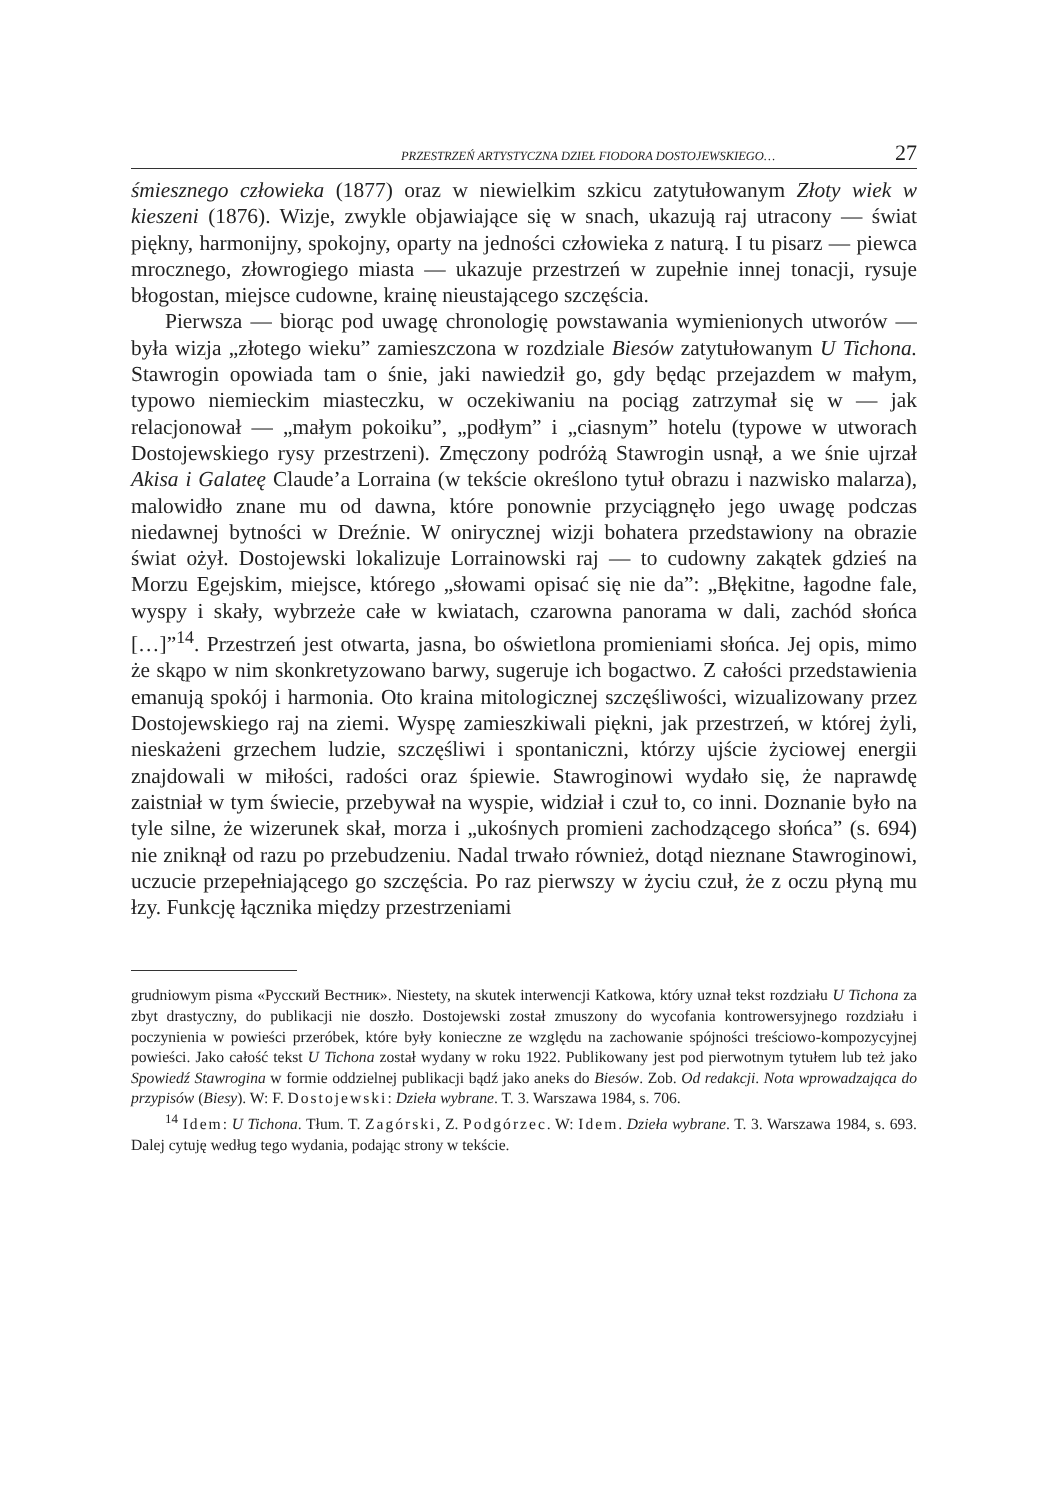PRZESTRZEŃ ARTYSTYCZNA DZIEŁ FIODORA DOSTOJEWSKIEGO… 27
śmiesznego człowieka (1877) oraz w niewielkim szkicu zatytułowanym Złoty wiek w kieszeni (1876). Wizje, zwykle objawiające się w snach, ukazują raj utracony — świat piękny, harmonijny, spokojny, oparty na jedności człowieka z naturą. I tu pisarz — piewca mrocznego, złowrogiego miasta — ukazuje przestrzeń w zupełnie innej tonacji, rysuje błogostan, miejsce cudowne, krainę nieustającego szczęścia.
Pierwsza — biorąc pod uwagę chronologię powstawania wymienionych utworów — była wizja „złotego wieku” zamieszczona w rozdziale Biesów zatytułowanym U Tichona. Stawrogin opowiada tam o śnie, jaki nawiedził go, gdy będąc przejazdem w małym, typowo niemieckim miasteczku, w oczekiwaniu na pociąg zatrzymał się w — jak relacjonował — „małym pokoiku”, „podłym” i „ciasnym” hotelu (typowe w utworach Dostojewskiego rysy przestrzeni). Zmęczony podróżą Stawrogin usnął, a we śnie ujrzał Akisa i Galateę Claude’a Lorraina (w tekście określono tytuł obrazu i nazwisko malarza), malowidło znane mu od dawna, które ponownie przyciągnęło jego uwagę podczas niedawnej bytności w Dreźnie. W onirycznej wizji bohatera przedstawiony na obrazie świat ożył. Dostojewski lokalizuje Lorrainowski raj — to cudowny zakątek gdzieś na Morzu Egejskim, miejsce, którego „słowami opisać się nie da”: „Błękitne, łagodne fale, wyspy i skały, wybrzeże całe w kwiatach, czarowna panorama w dali, zachód słońca […]”<sup>14</sup>. Przestrzeń jest otwarta, jasna, bo oświetlona promieniami słońca. Jej opis, mimo że skąpo w nim skonkretyzowano barwy, sugeruje ich bogactwo. Z całości przedstawienia emanują spokój i harmonia. Oto kraina mitologicznej szczęśliwości, wizualizowany przez Dostojewskiego raj na ziemi. Wyspę zamieszkiwali piękni, jak przestrzeń, w której żyli, nieskażeni grzechem ludzie, szczęśliwi i spontaniczni, którzy ujście życiowej energii znajdowali w miłości, radości oraz śpiewie. Stawroginowi wydało się, że naprawdę zaistniał w tym świecie, przebywał na wyspie, widział i czuł to, co inni. Doznanie było na tyle silne, że wizerunek skał, morza i „ukośnych promieni zachodzącego słońca” (s. 694) nie zniknął od razu po przebudzeniu. Nadal trwało również, dotąd nieznane Stawroginowi, uczucie przepełniającego go szczęścia. Po raz pierwszy w życiu czuł, że z oczu płyną mu łzy. Funkcję łącznika między przestrzeniami
grudniowym pisma «Русский Вестник». Niestety, na skutek interwencji Katkowa, który uznał tekst rozdziału U Tichona za zbyt drastyczny, do publikacji nie doszło. Dostojewski został zmuszony do wycofania kontrowersyjnego rozdziału i poczynienia w powieści przeróbek, które były konieczne ze względu na zachowanie spójności treściowo-kompozycyjnej powieści. Jako całość tekst U Tichona został wydany w roku 1922. Publikowany jest pod pierwotnym tytułem lub też jako Spowiedź Stawrogina w formie oddzielnej publikacji bądź jako aneks do Biesów. Zob. Od redakcji. Nota wprowadzająca do przypisów (Biesy). W: F. Dostojewski: Dzieła wybrane. T. 3. Warszawa 1984, s. 706.
<sup>14</sup> Idem: U Tichona. Tłum. T. Zagórski, Z. Podgórzec. W: Idem. Dzieła wybrane. T. 3. Warszawa 1984, s. 693. Dalej cytuję według tego wydania, podając strony w tekście.